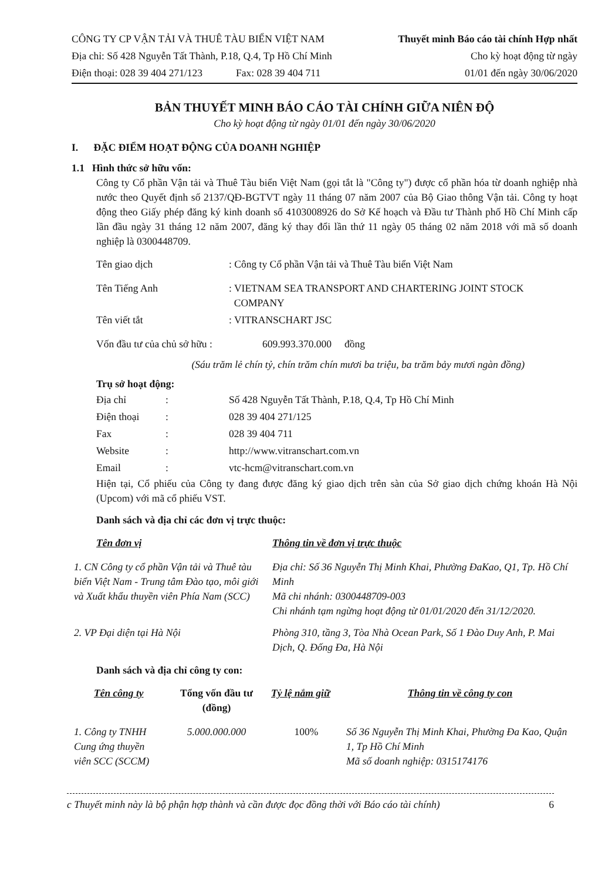CÔNG TY CP VẬN TẢI VÀ THUÊ TÀU BIỂN VIỆT NAM
Địa chỉ: Số 428 Nguyễn Tất Thành, P.18, Q.4, Tp Hồ Chí Minh
Điện thoại: 028 39 404 271/123 Fax: 028 39 404 711
Thuyết minh Báo cáo tài chính Hợp nhất
Cho kỳ hoạt động từ ngày
01/01 đến ngày 30/06/2020
BẢN THUYẾT MINH BÁO CÁO TÀI CHÍNH GIỮA NIÊN ĐỘ
Cho kỳ hoạt động từ ngày 01/01 đến ngày 30/06/2020
I. ĐẶC ĐIỂM HOẠT ĐỘNG CỦA DOANH NGHIỆP
1.1 Hình thức sở hữu vốn:
Công ty Cổ phần Vận tải và Thuê Tàu biển Việt Nam (gọi tắt là "Công ty") được cổ phần hóa từ doanh nghiệp nhà nước theo Quyết định số 2137/QĐ-BGTVT ngày 11 tháng 07 năm 2007 của Bộ Giao thông Vận tải. Công ty hoạt động theo Giấy phép đăng ký kinh doanh số 4103008926 do Sở Kế hoạch và Đầu tư Thành phố Hồ Chí Minh cấp lần đầu ngày 31 tháng 12 năm 2007, đăng ký thay đổi lần thứ 11 ngày 05 tháng 02 năm 2018 với mã số doanh nghiệp là 0300448709.
| Tên giao dịch | : Công ty Cổ phần Vận tải và Thuê Tàu biển Việt Nam |
| Tên Tiếng Anh | : VIETNAM SEA TRANSPORT AND CHARTERING JOINT STOCK COMPANY |
| Tên viết tắt | : VITRANSCHART JSC |
| Vốn đầu tư của chủ sở hữu : | 609.993.370.000 đồng |
(Sáu trăm lẻ chín tỷ, chín trăm chín mươi ba triệu, ba trăm bảy mươi ngàn đồng)
Trụ sở hoạt động:
| Địa chỉ | : | Số 428 Nguyễn Tất Thành, P.18, Q.4, Tp Hồ Chí Minh |
| Điện thoại | : | 028 39 404 271/125 |
| Fax | : | 028 39 404 711 |
| Website | : | http://www.vitranschart.com.vn |
| Email | : | vtc-hcm@vitranschart.com.vn |
Hiện tại, Cổ phiếu của Công ty đang được đăng ký giao dịch trên sàn của Sở giao dịch chứng khoán Hà Nội (Upcom) với mã cổ phiếu VST.
Danh sách và địa chỉ các đơn vị trực thuộc:
| Tên đơn vị | Thông tin về đơn vị trực thuộc |
| --- | --- |
| 1. CN Công ty cổ phần Vận tải và Thuê tàu biển Việt Nam - Trung tâm Đào tạo, môi giới và Xuất khẩu thuyền viên Phía Nam (SCC) | Địa chỉ: Số 36 Nguyễn Thị Minh Khai, Phường ĐaKao, Q1, Tp. Hồ Chí Minh Mã chi nhánh: 0300448709-003 Chi nhánh tạm ngừng hoạt động từ 01/01/2020 đến 31/12/2020. |
| 2. VP Đại diện tại Hà Nội | Phòng 310, tầng 3, Tòa Nhà Ocean Park, Số 1 Đào Duy Anh, P. Mai Dịch, Q. Đống Đa, Hà Nội |
Danh sách và địa chỉ công ty con:
| Tên công ty | Tổng vốn đầu tư (đồng) | Tỷ lệ nắm giữ | Thông tin về công ty con |
| --- | --- | --- | --- |
| 1. Công ty TNHH Cung ứng thuyền viên SCC (SCCM) | 5.000.000.000 | 100% | Số 36 Nguyễn Thị Minh Khai, Phường Đa Kao, Quận 1, Tp Hồ Chí Minh Mã số doanh nghiệp: 0315174176 |
c Thuyết minh này là bộ phận hợp thành và cần được đọc đồng thời với Báo cáo tài chính) 6